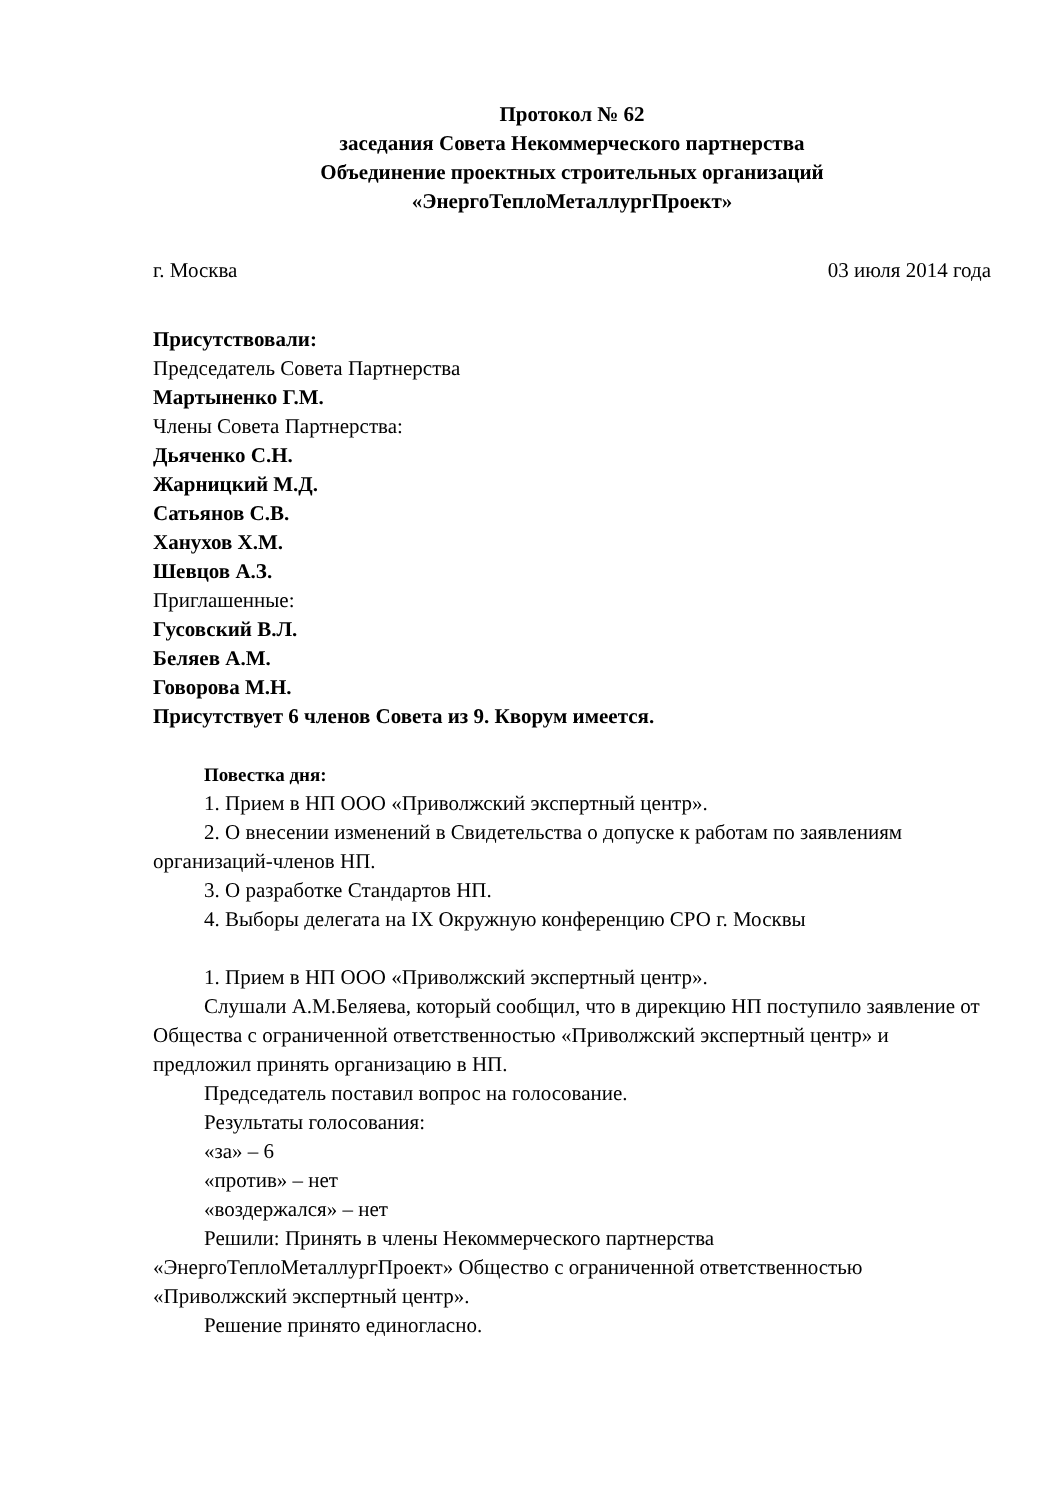Протокол № 62
заседания Совета Некоммерческого партнерства
Объединение проектных строительных организаций
«ЭнергоТеплоМеталлургПроект»
г. Москва 03 июля 2014 года
Присутствовали:
Председатель Совета Партнерства
Мартыненко Г.М.
Члены Совета Партнерства:
Дьяченко С.Н.
Жарницкий М.Д.
Сатьянов С.В.
Ханухов Х.М.
Шевцов А.З.
Приглашенные:
Гусовский В.Л.
Беляев А.М.
Говорова М.Н.
Присутствует 6 членов Совета из 9. Кворум имеется.
Повестка дня:
1. Прием в НП ООО «Приволжский экспертный центр».
2. О внесении изменений в Свидетельства о допуске к работам по заявлениям организаций-членов НП.
3. О разработке Стандартов НП.
4. Выборы делегата на IX Окружную конференцию СРО г. Москвы
1. Прием в НП ООО «Приволжский экспертный центр».
Слушали А.М.Беляева, который сообщил, что в дирекцию НП поступило заявление от Общества с ограниченной ответственностью «Приволжский экспертный центр» и предложил принять организацию в НП.
Председатель поставил вопрос на голосование.
Результаты голосования:
«за» – 6
«против» – нет
«воздержался» – нет
Решили: Принять в члены Некоммерческого партнерства «ЭнергоТеплоМеталлургПроект» Общество с ограниченной ответственностью «Приволжский экспертный центр».
Решение принято единогласно.